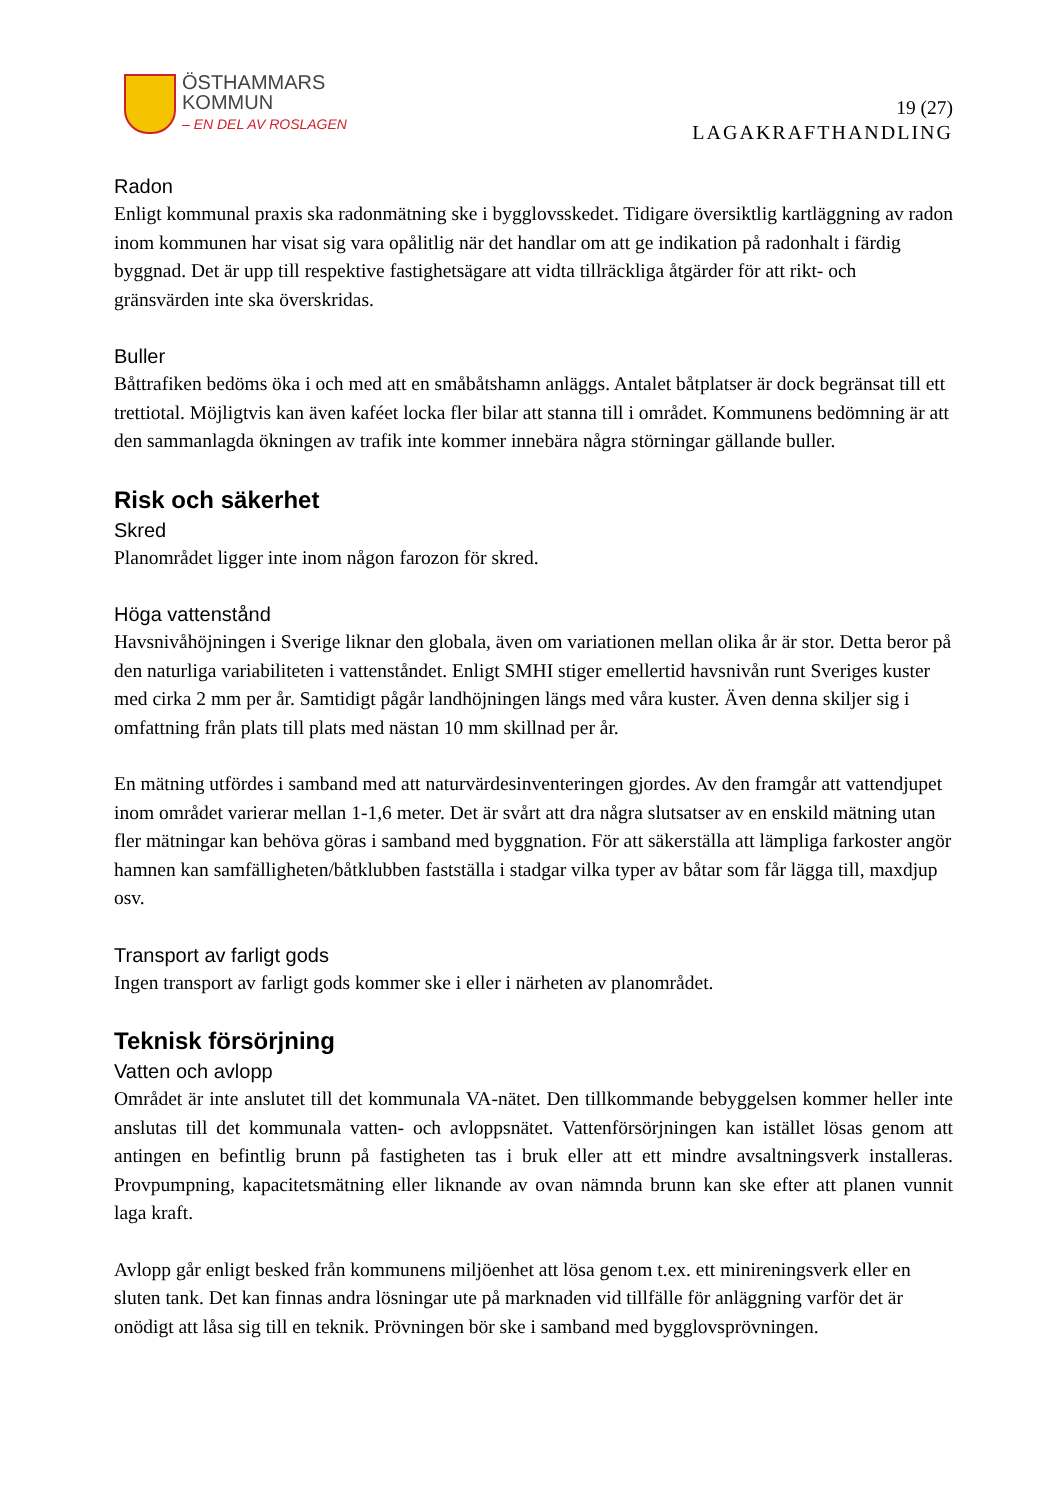ÖSTHAMMARS
KOMMUN
– EN DEL AV ROSLAGEN
19 (27)
LAGAKRAFTHANDLING
Radon
Enligt kommunal praxis ska radonmätning ske i bygglovsskedet. Tidigare översiktlig kartläggning av radon inom kommunen har visat sig vara opålitlig när det handlar om att ge indikation på radonhalt i färdig byggnad. Det är upp till respektive fastighetsägare att vidta tillräckliga åtgärder för att rikt- och gränsvärden inte ska överskridas.
Buller
Båttrafiken bedöms öka i och med att en småbåtshamn anläggs. Antalet båtplatser är dock begränsat till ett trettiotal. Möjligtvis kan även kaféet locka fler bilar att stanna till i området. Kommunens bedömning är att den sammanlagda ökningen av trafik inte kommer innebära några störningar gällande buller.
Risk och säkerhet
Skred
Planområdet ligger inte inom någon farozon för skred.
Höga vattenstånd
Havsnivåhöjningen i Sverige liknar den globala, även om variationen mellan olika år är stor. Detta beror på den naturliga variabiliteten i vattenståndet. Enligt SMHI stiger emellertid havsnivån runt Sveriges kuster med cirka 2 mm per år. Samtidigt pågår landhöjningen längs med våra kuster. Även denna skiljer sig i omfattning från plats till plats med nästan 10 mm skillnad per år.
En mätning utfördes i samband med att naturvärdesinventeringen gjordes. Av den framgår att vattendjupet inom området varierar mellan 1-1,6 meter. Det är svårt att dra några slutsatser av en enskild mätning utan fler mätningar kan behöva göras i samband med byggnation. För att säkerställa att lämpliga farkoster angör hamnen kan samfälligheten/båtklubben fastställa i stadgar vilka typer av båtar som får lägga till, maxdjup osv.
Transport av farligt gods
Ingen transport av farligt gods kommer ske i eller i närheten av planområdet.
Teknisk försörjning
Vatten och avlopp
Området är inte anslutet till det kommunala VA-nätet. Den tillkommande bebyggelsen kommer heller inte anslutas till det kommunala vatten- och avloppsnätet. Vattenförsörjningen kan istället lösas genom att antingen en befintlig brunn på fastigheten tas i bruk eller att ett mindre avsaltningsverk installeras. Provpumpning, kapacitetsmätning eller liknande av ovan nämnda brunn kan ske efter att planen vunnit laga kraft.
Avlopp går enligt besked från kommunens miljöenhet att lösa genom t.ex. ett minireningsverk eller en sluten tank. Det kan finnas andra lösningar ute på marknaden vid tillfälle för anläggning varför det är onödigt att låsa sig till en teknik. Prövningen bör ske i samband med bygglovsprövningen.